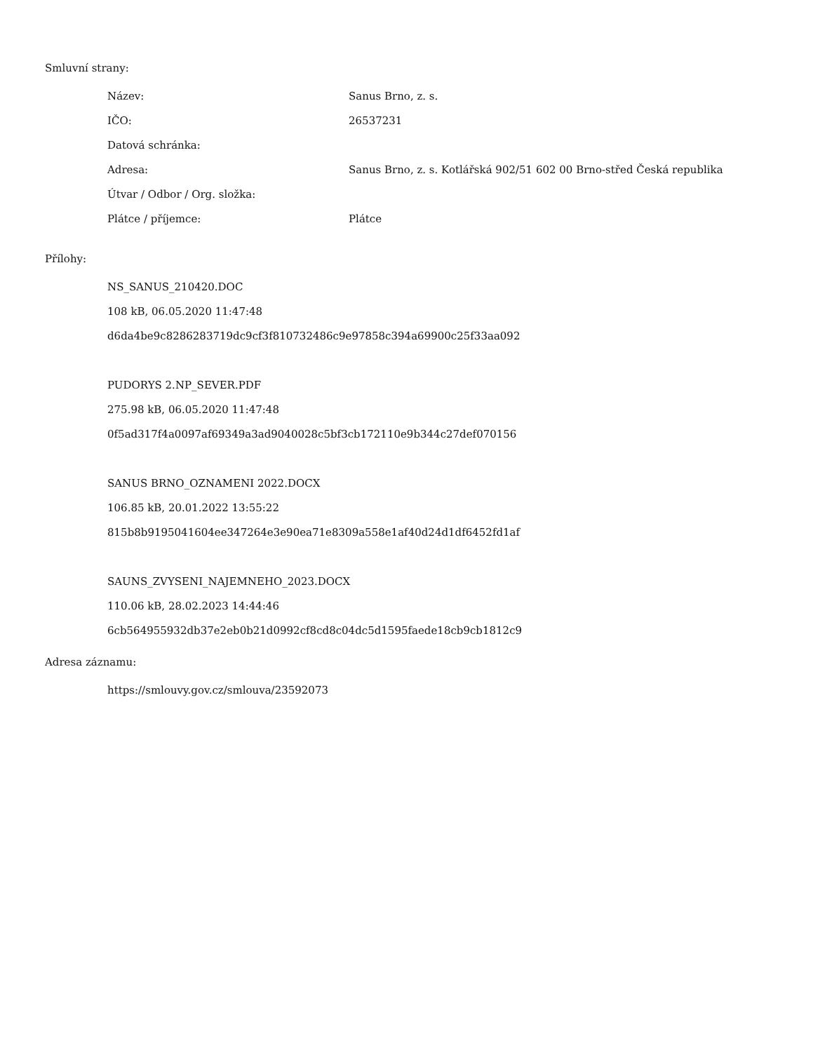Smluvní strany:
| Název: | Sanus Brno, z. s. |
| IČO: | 26537231 |
| Datová schránka: | |
| Adresa: | Sanus Brno, z. s. Kotlářská 902/51 602 00 Brno-střed Česká republika |
| Útvar / Odbor / Org. složka: | |
| Plátce / příjemce: | Plátce |
Přílohy:
NS_SANUS_210420.DOC
108 kB, 06.05.2020 11:47:48
d6da4be9c8286283719dc9cf3f810732486c9e97858c394a69900c25f33aa092
PUDORYS 2.NP_SEVER.PDF
275.98 kB, 06.05.2020 11:47:48
0f5ad317f4a0097af69349a3ad9040028c5bf3cb172110e9b344c27def070156
SANUS BRNO_OZNAMENI 2022.DOCX
106.85 kB, 20.01.2022 13:55:22
815b8b9195041604ee347264e3e90ea71e8309a558e1af40d24d1df6452fd1af
SAUNS_ZVYSENI_NAJEMNEHO_2023.DOCX
110.06 kB, 28.02.2023 14:44:46
6cb564955932db37e2eb0b21d0992cf8cd8c04dc5d1595faede18cb9cb1812c9
Adresa záznamu:
https://smlouvy.gov.cz/smlouva/23592073